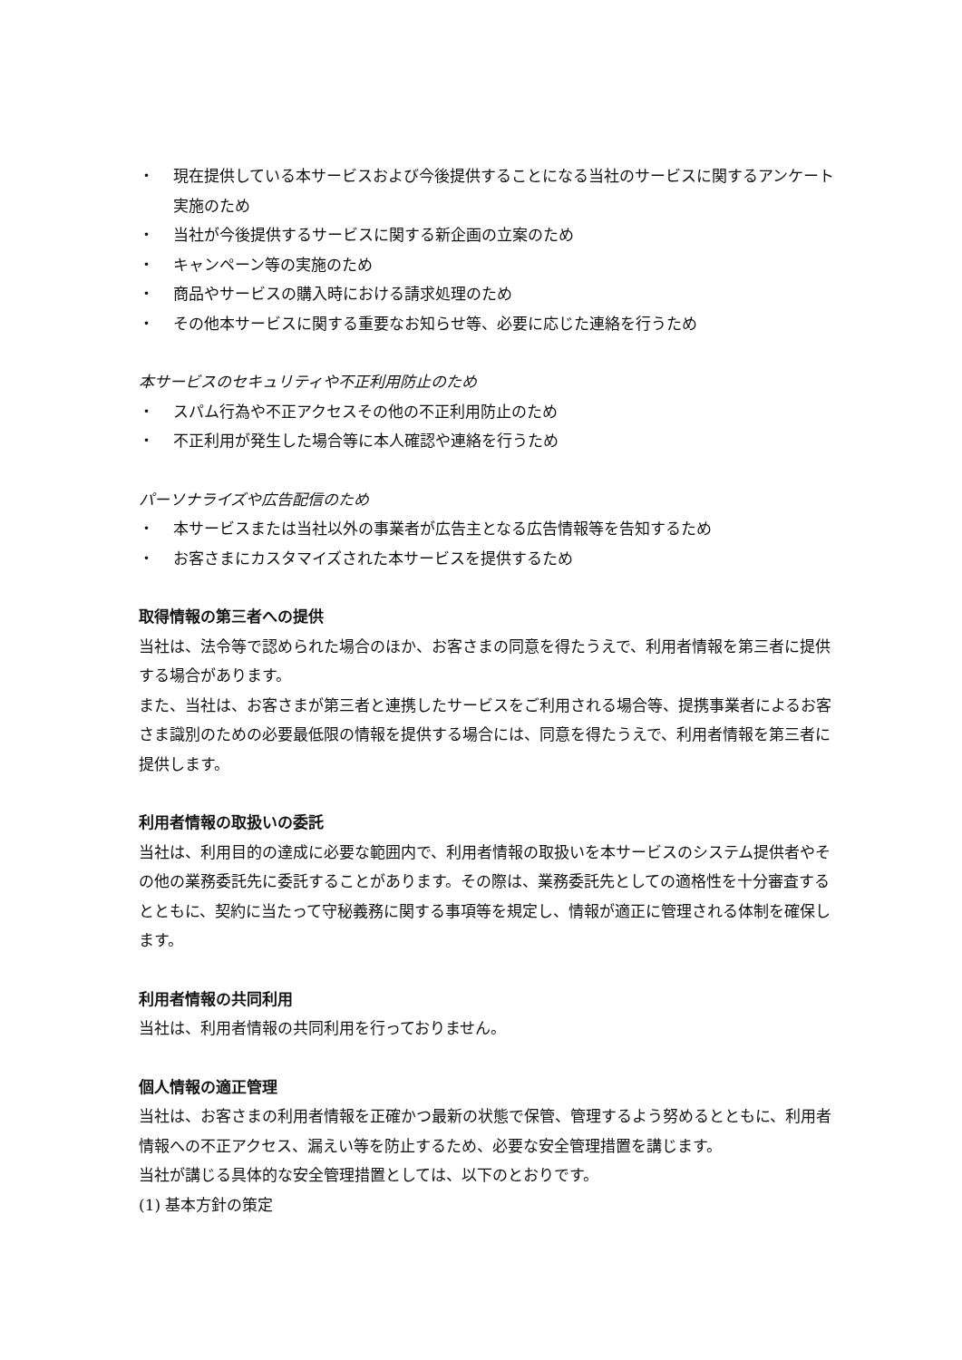・ 現在提供している本サービスおよび今後提供することになる当社のサービスに関するアンケート実施のため
・ 当社が今後提供するサービスに関する新企画の立案のため
・ キャンペーン等の実施のため
・ 商品やサービスの購入時における請求処理のため
・ その他本サービスに関する重要なお知らせ等、必要に応じた連絡を行うため
本サービスのセキュリティや不正利用防止のため
・ スパム行為や不正アクセスその他の不正利用防止のため
・ 不正利用が発生した場合等に本人確認や連絡を行うため
パーソナライズや広告配信のため
・ 本サービスまたは当社以外の事業者が広告主となる広告情報等を告知するため
・ お客さまにカスタマイズされた本サービスを提供するため
取得情報の第三者への提供
当社は、法令等で認められた場合のほか、お客さまの同意を得たうえで、利用者情報を第三者に提供する場合があります。
また、当社は、お客さまが第三者と連携したサービスをご利用される場合等、提携事業者によるお客さま識別のための必要最低限の情報を提供する場合には、同意を得たうえで、利用者情報を第三者に提供します。
利用者情報の取扱いの委託
当社は、利用目的の達成に必要な範囲内で、利用者情報の取扱いを本サービスのシステム提供者やその他の業務委託先に委託することがあります。その際は、業務委託先としての適格性を十分審査するとともに、契約に当たって守秘義務に関する事項等を規定し、情報が適正に管理される体制を確保します。
利用者情報の共同利用
当社は、利用者情報の共同利用を行っておりません。
個人情報の適正管理
当社は、お客さまの利用者情報を正確かつ最新の状態で保管、管理するよう努めるとともに、利用者情報への不正アクセス、漏えい等を防止するため、必要な安全管理措置を講じます。
当社が講じる具体的な安全管理措置としては、以下のとおりです。
(1) 基本方針の策定